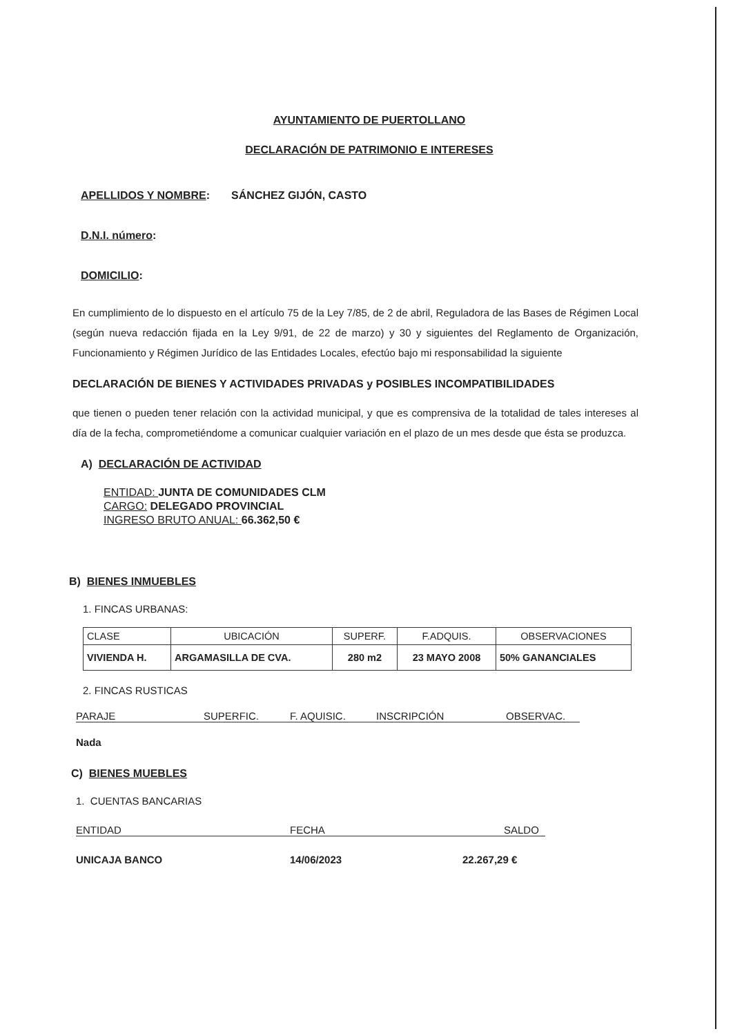AYUNTAMIENTO DE PUERTOLLANO
DECLARACIÓN DE PATRIMONIO E INTERESES
APELLIDOS Y NOMBRE: SÁNCHEZ GIJÓN, CASTO
D.N.I. número:
DOMICILIO:
En cumplimiento de lo dispuesto en el artículo 75 de la Ley 7/85, de 2 de abril, Reguladora de las Bases de Régimen Local (según nueva redacción fijada en la Ley 9/91, de 22 de marzo) y 30 y siguientes del Reglamento de Organización, Funcionamiento y Régimen Jurídico de las Entidades Locales, efectúo bajo mi responsabilidad la siguiente
DECLARACIÓN DE BIENES Y ACTIVIDADES PRIVADAS y POSIBLES INCOMPATIBILIDADES
que tienen o pueden tener relación con la actividad municipal, y que es comprensiva de la totalidad de tales intereses al día de la fecha, comprometiéndome a comunicar cualquier variación en el plazo de un mes desde que ésta se produzca.
A) DECLARACIÓN DE ACTIVIDAD
ENTIDAD: JUNTA DE COMUNIDADES CLM
CARGO: DELEGADO PROVINCIAL
INGRESO BRUTO ANUAL: 66.362,50 €
B) BIENES INMUEBLES
1. FINCAS URBANAS:
| CLASE | UBICACIÓN | SUPERF. | F.ADQUIS. | OBSERVACIONES |
| VIVIENDA H. | ARGAMASILLA DE CVA. | 280 m2 | 23 MAYO 2008 | 50% GANANCIALES |
2. FINCAS RUSTICAS
PARAJE SUPERFIC. F. AQUISIC. INSCRIPCIÓN OBSERVAC.
Nada
C) BIENES MUEBLES
1. CUENTAS BANCARIAS
ENTIDAD FECHA SALDO
UNICAJA BANCO 14/06/2023 22.267,29 €